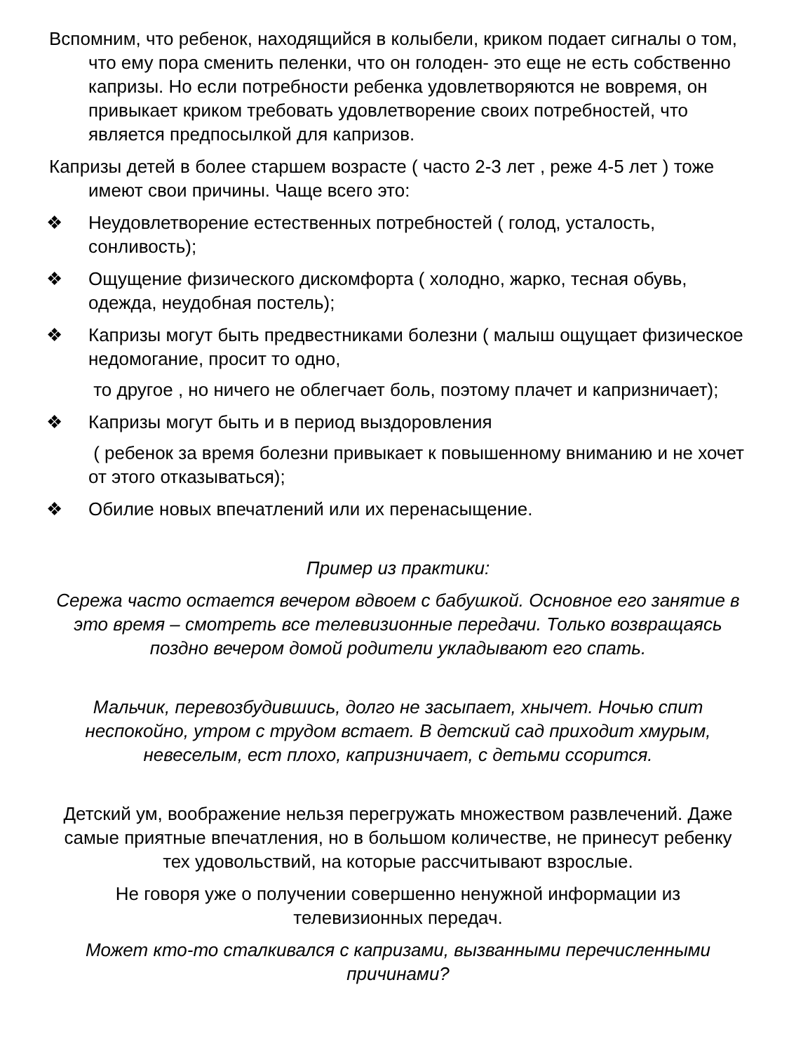Вспомним, что ребенок, находящийся в колыбели, криком подает сигналы о том, что ему пора сменить пеленки, что он голоден- это еще не есть собственно капризы. Но если потребности ребенка удовлетворяются не вовремя, он привыкает криком требовать удовлетворение своих потребностей, что является предпосылкой для капризов.
Капризы детей в более старшем возрасте ( часто 2-3 лет , реже 4-5 лет ) тоже имеют свои причины. Чаще всего это:
❖ Неудовлетворение естественных потребностей ( голод, усталость, сонливость);
❖ Ощущение физического дискомфорта ( холодно, жарко, тесная обувь, одежда, неудобная постель);
❖ Капризы могут быть предвестниками болезни ( малыш ощущает физическое недомогание, просит то одно,
то другое , но ничего не облегчает боль, поэтому плачет и капризничает);
❖ Капризы могут быть и в период выздоровления
( ребенок за время болезни привыкает к повышенному вниманию и не хочет от этого отказываться);
❖ Обилие новых впечатлений или их перенасыщение.
Пример из практики:
Сережа часто остается вечером вдвоем с бабушкой. Основное его занятие в это время – смотреть все телевизионные передачи. Только возвращаясь поздно вечером домой родители укладывают его спать.
Мальчик, перевозбудившись, долго не засыпает, хнычет. Ночью спит неспокойно, утром с трудом встает. В детский сад приходит хмурым, невеселым, ест плохо, капризничает, с детьми ссорится.
Детский ум, воображение нельзя перегружать множеством развлечений. Даже самые приятные впечатления, но в большом количестве, не принесут ребенку тех удовольствий, на которые рассчитывают взрослые.
Не говоря уже о получении совершенно ненужной информации из телевизионных передач.
Может кто-то сталкивался с капризами, вызванными перечисленными причинами?